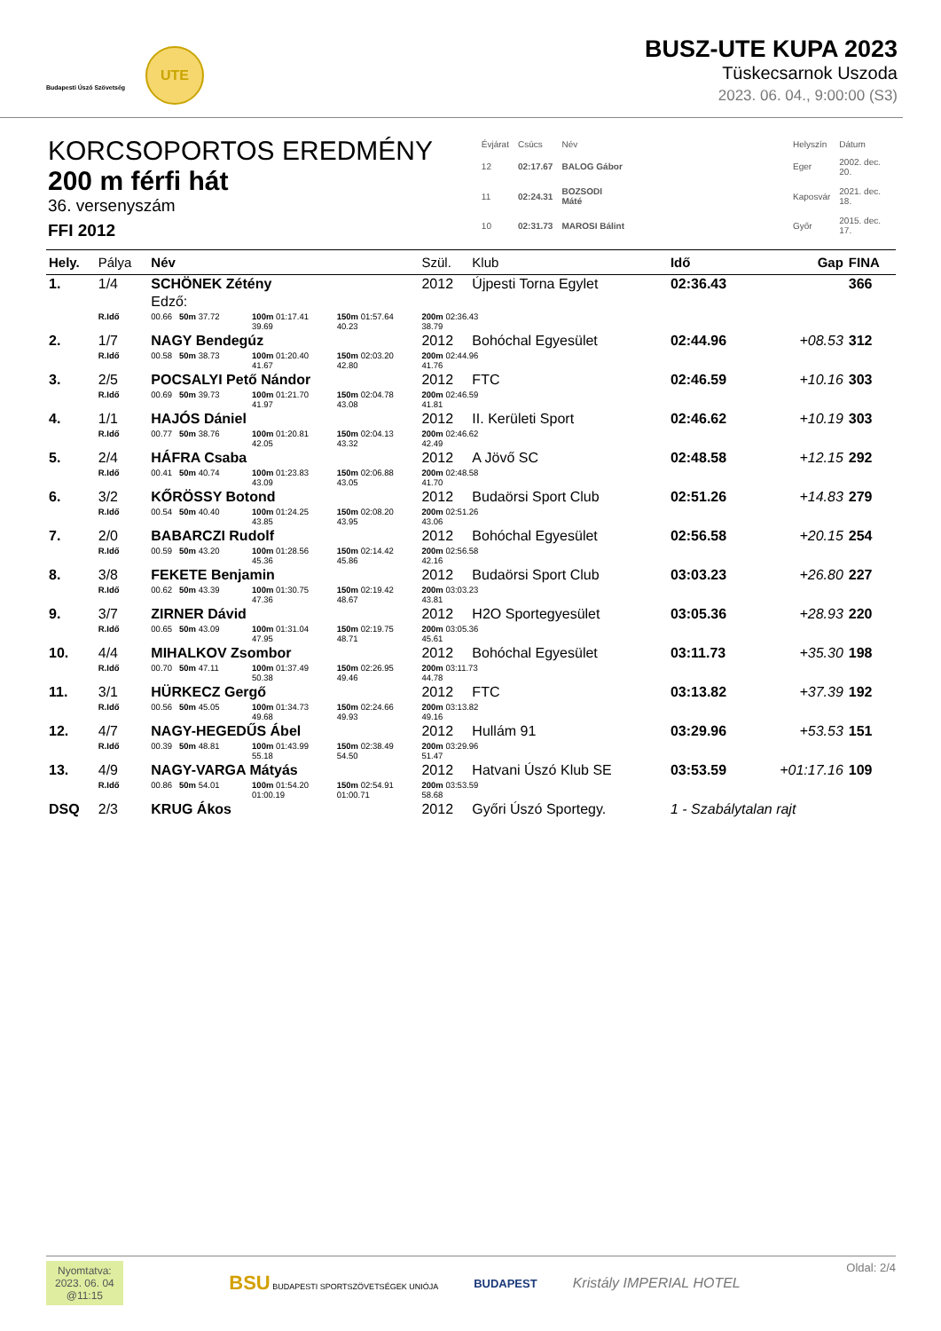Budapesti Úszó Szövetség
UTE
BUSZ-UTE KUPA 2023
Tüskecsarnok Uszoda
2023. 06. 04., 9:00:00 (S3)
KORCSOPORTOS EREDMÉNY
200 m férfi hát
36. versenyszám
FFI 2012
| Évjárat | Csúcs | Név | | Helyszín | Dátum |
| 12 | 02:17.67 | BALOG Gábor | | Eger | 2002. dec. 20. |
| 11 | 02:24.31 | BOZSODI Máté | | Kaposvár | 2021. dec. 18. |
| 10 | 02:31.73 | MAROSI Bálint | | Győr | 2015. dec. 17. |
| Hely. | Pálya | Név | | | Szül. | Klub | Idő | Gap | FINA |
| --- | --- | --- | --- | --- | --- | --- | --- | --- | --- |
| 1. | 1/4 | SCHÖNEK Zétény | | | 2012 | Újpesti Torna Egylet | 02:36.43 | | 366 |
| | | Edző: | | | | | | | |
| | R.Idő | 00.66 50m 37.72 | 100m 01:17.41 39.69 | 150m 01:57.64 40.23 | 200m 02:36.43 38.79 | | | | |
| 2. | 1/7 | NAGY Bendegúz | | | 2012 | Bohóchal Egyesület | 02:44.96 | +08.53 | 312 |
| | R.Idő | 00.58 50m 38.73 | 100m 01:20.40 41.67 | 150m 02:03.20 42.80 | 200m 02:44.96 41.76 | | | | |
| 3. | 2/5 | POCSALYI Pető Nándor | | | 2012 | FTC | 02:46.59 | +10.16 | 303 |
| | R.Idő | 00.69 50m 39.73 | 100m 01:21.70 41.97 | 150m 02:04.78 43.08 | 200m 02:46.59 41.81 | | | | |
| 4. | 1/1 | HAJÓS Dániel | | | 2012 | II. Kerületi Sport | 02:46.62 | +10.19 | 303 |
| | R.Idő | 00.77 50m 38.76 | 100m 01:20.81 42.05 | 150m 02:04.13 43.32 | 200m 02:46.62 42.49 | | | | |
| 5. | 2/4 | HÁFRA Csaba | | | 2012 | A Jövő SC | 02:48.58 | +12.15 | 292 |
| | R.Idő | 00.41 50m 40.74 | 100m 01:23.83 43.09 | 150m 02:06.88 43.05 | 200m 02:48.58 41.70 | | | | |
| 6. | 3/2 | KŐRÖSSY Botond | | | 2012 | Budaörsi Sport Club | 02:51.26 | +14.83 | 279 |
| | R.Idő | 00.54 50m 40.40 | 100m 01:24.25 43.85 | 150m 02:08.20 43.95 | 200m 02:51.26 43.06 | | | | |
| 7. | 2/0 | BABARCZI Rudolf | | | 2012 | Bohóchal Egyesület | 02:56.58 | +20.15 | 254 |
| | R.Idő | 00.59 50m 43.20 | 100m 01:28.56 45.36 | 150m 02:14.42 45.86 | 200m 02:56.58 42.16 | | | | |
| 8. | 3/8 | FEKETE Benjamin | | | 2012 | Budaörsi Sport Club | 03:03.23 | +26.80 | 227 |
| | R.Idő | 00.62 50m 43.39 | 100m 01:30.75 47.36 | 150m 02:19.42 48.67 | 200m 03:03.23 43.81 | | | | |
| 9. | 3/7 | ZIRNER Dávid | | | 2012 | H2O Sportegyesület | 03:05.36 | +28.93 | 220 |
| | R.Idő | 00.65 50m 43.09 | 100m 01:31.04 47.95 | 150m 02:19.75 48.71 | 200m 03:05.36 45.61 | | | | |
| 10. | 4/4 | MIHALKOV Zsombor | | | 2012 | Bohóchal Egyesület | 03:11.73 | +35.30 | 198 |
| | R.Idő | 00.70 50m 47.11 | 100m 01:37.49 50.38 | 150m 02:26.95 49.46 | 200m 03:11.73 44.78 | | | | |
| 11. | 3/1 | HÜRKECZ Gergő | | | 2012 | FTC | 03:13.82 | +37.39 | 192 |
| | R.Idő | 00.56 50m 45.05 | 100m 01:34.73 49.68 | 150m 02:24.66 49.93 | 200m 03:13.82 49.16 | | | | |
| 12. | 4/7 | NAGY-HEGEDŰS Ábel | | | 2012 | Hullám 91 | 03:29.96 | +53.53 | 151 |
| | R.Idő | 00.39 50m 48.81 | 100m 01:43.99 55.18 | 150m 02:38.49 54.50 | 200m 03:29.96 51.47 | | | | |
| 13. | 4/9 | NAGY-VARGA Mátyás | | | 2012 | Hatvani Úszó Klub SE | 03:53.59 | +01:17.16 | 109 |
| | R.Idő | 00.86 50m 54.01 | 100m 01:54.20 01:00.19 | 150m 02:54.91 01:00.71 | 200m 03:53.59 58.68 | | | | |
| DSQ | 2/3 | KRUG Ákos | | | 2012 | Győri Úszó Sportegy. | 1 - Szabálytalan rajt | | |
Nyomtatva:
2023. 06. 04
@11:15
BSU BUDAPESTI SPORTSZÖVETSÉGEK UNIÓJA BUDAPEST Kristály IMPERIAL HOTEL
Oldal: 2/4